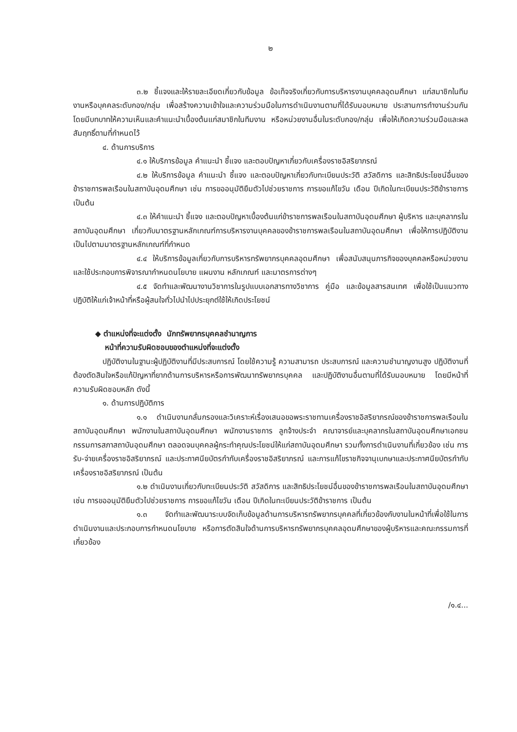๒
๓.๒ ชี้แจงและให้รายละเอียดเกี่ยวกับข้อมูล ข้อเท็จจริงเกี่ยวกับการบริหารงานบุคคลอุดมศึกษา แก่สมาชิกในทีมงานหรือบุคคลระดับกอง/กลุ่ม เพื่อสร้างความเข้าใจและความร่วมมือในการดำเนินงานตามที่ได้รับมอบหมาย ประสานการทำงานร่วมกันโดยมีบทบาทให้ความเห็นและคำแนะนำเบื้องต้นแก่สมาชิกในทีมงาน หรือหน่วยงานอื่นในระดับกอง/กลุ่ม เพื่อให้เกิดความร่วมมือและผลสัมฤทธิ์ตามที่กำหนดไว้
๔. ด้านการบริการ
๔.๑ ให้บริการข้อมูล คำแนะนำ ชี้แจง และตอบปัญหาเกี่ยวกับเครื่องราชอิสริยาภรณ์
๔.๒ ให้บริการข้อมูล คำแนะนำ ชี้แจง และตอบปัญหาเกี่ยวกับทะเบียนประวัติ สวัสดิการ และสิทธิประโยชน์อื่นของข้าราชการพลเรือนในสถาบันอุดมศึกษา เช่น การขออนุมัติยืมตัวไปช่วยราชการ การขอแก้ไขวัน เดือน ปีเกิดในทะเบียนประวัติข้าราชการ เป็นต้น
๔.๓ ให้คำแนะนำ ชี้แจง และตอบปัญหาเบื้องต้นแก่ข้าราชการพลเรือนในสถาบันอุดมศึกษา ผู้บริหาร และบุคลากรในสถาบันอุดมศึกษา เกี่ยวกับมาตรฐานหลักเกณฑ์การบริหารงานบุคคลของข้าราชการพลเรือนในสถาบันอุดมศึกษา เพื่อให้การปฏิบัติงานเป็นไปตามมาตรฐานหลักเกณฑ์ที่กำหนด
๔.๔ ให้บริการข้อมูลเกี่ยวกับการบริหารทรัพยากรบุคคลอุดมศึกษา เพื่อสนับสนุนภารกิจของบุคคลหรือหน่วยงาน และใช้ประกอบการพิจารณากำหนดนโยบาย แผนงาน หลักเกณฑ์ และมาตรการต่างๆ
๔.๕ จัดทำและพัฒนางานวิชาการในรูปแบบเอกสารทางวิชาการ คู่มือ และข้อมูลสารสนเทศ เพื่อใช้เป็นแนวทางปฏิบัติให้แก่เจ้าหน้าที่หรือผู้สนใจทั่วไปนำไปประยุกต์ใช้ให้เกิดประโยชน์
◆ ตำแหน่งที่จะแต่งตั้ง นักทรัพยากรบุคคลชำนาญการ
หน้าที่ความรับผิดชอบของตำแหน่งที่จะแต่งตั้ง
ปฏิบัติงานในฐานะผู้ปฏิบัติงานที่มีประสบการณ์ โดยใช้ความรู้ ความสามารถ ประสบการณ์ และความชำนาญงานสูง ปฏิบัติงานที่ต้องตัดสินใจหรือแก้ปัญหาที่ยากด้านการบริหารหรือการพัฒนาทรัพยากรบุคคล และปฏิบัติงานอื่นตามที่ได้รับมอบหมาย โดยมีหน้าที่ความรับผิดชอบหลัก ดังนี้
๑. ด้านการปฏิบัติการ
๑.๑ ดำเนินงานกลั่นกรองและวิเคราะห์เรื่องเสนอขอพระราชทานเครื่องราชอิสริยาภรณ์ของข้าราชการพลเรือนในสถาบันอุดมศึกษา พนักงานในสถาบันอุดมศึกษา พนักงานราชการ ลูกจ้างประจำ คณาจารย์และบุคลากรในสถาบันอุดมศึกษาเอกชน กรรมการสภาสถาบันอุดมศึกษา ตลอดจนบุคคลผู้กระทำคุณประโยชน์ให้แก่สถาบันอุดมศึกษา รวมทั้งการดำเนินงานที่เกี่ยวข้อง เช่น การรับ-จ่ายเครื่องราชอิสริยาภรณ์ และประกาศนียบัตรกำกับเครื่องราชอิสริยาภรณ์ และการแก้ไขราชกิจจานุเบกษาและประกาศนียบัตรกำกับเครื่องราชอิสริยาภรณ์ เป็นต้น
๑.๒ ดำเนินงานเกี่ยวกับทะเบียนประวัติ สวัสดิการ และสิทธิประโยชน์อื่นของข้าราชการพลเรือนในสถาบันอุดมศึกษา เช่น การขออนุมัติยืมตัวไปช่วยราชการ การขอแก้ไขวัน เดือน ปีเกิดในทะเบียนประวัติข้าราชการ เป็นต้น
๑.๓ จัดทำและพัฒนาระบบจัดเก็บข้อมูลด้านการบริหารทรัพยากรบุคคลที่เกี่ยวข้องกับงานในหน้าที่เพื่อใช้ในการดำเนินงานและประกอบการกำหนดนโยบาย หรือการตัดสินใจด้านการบริหารทรัพยากรบุคคลอุดมศึกษาของผู้บริหารและคณะกรรมการที่เกี่ยวข้อง
/๑.๔...